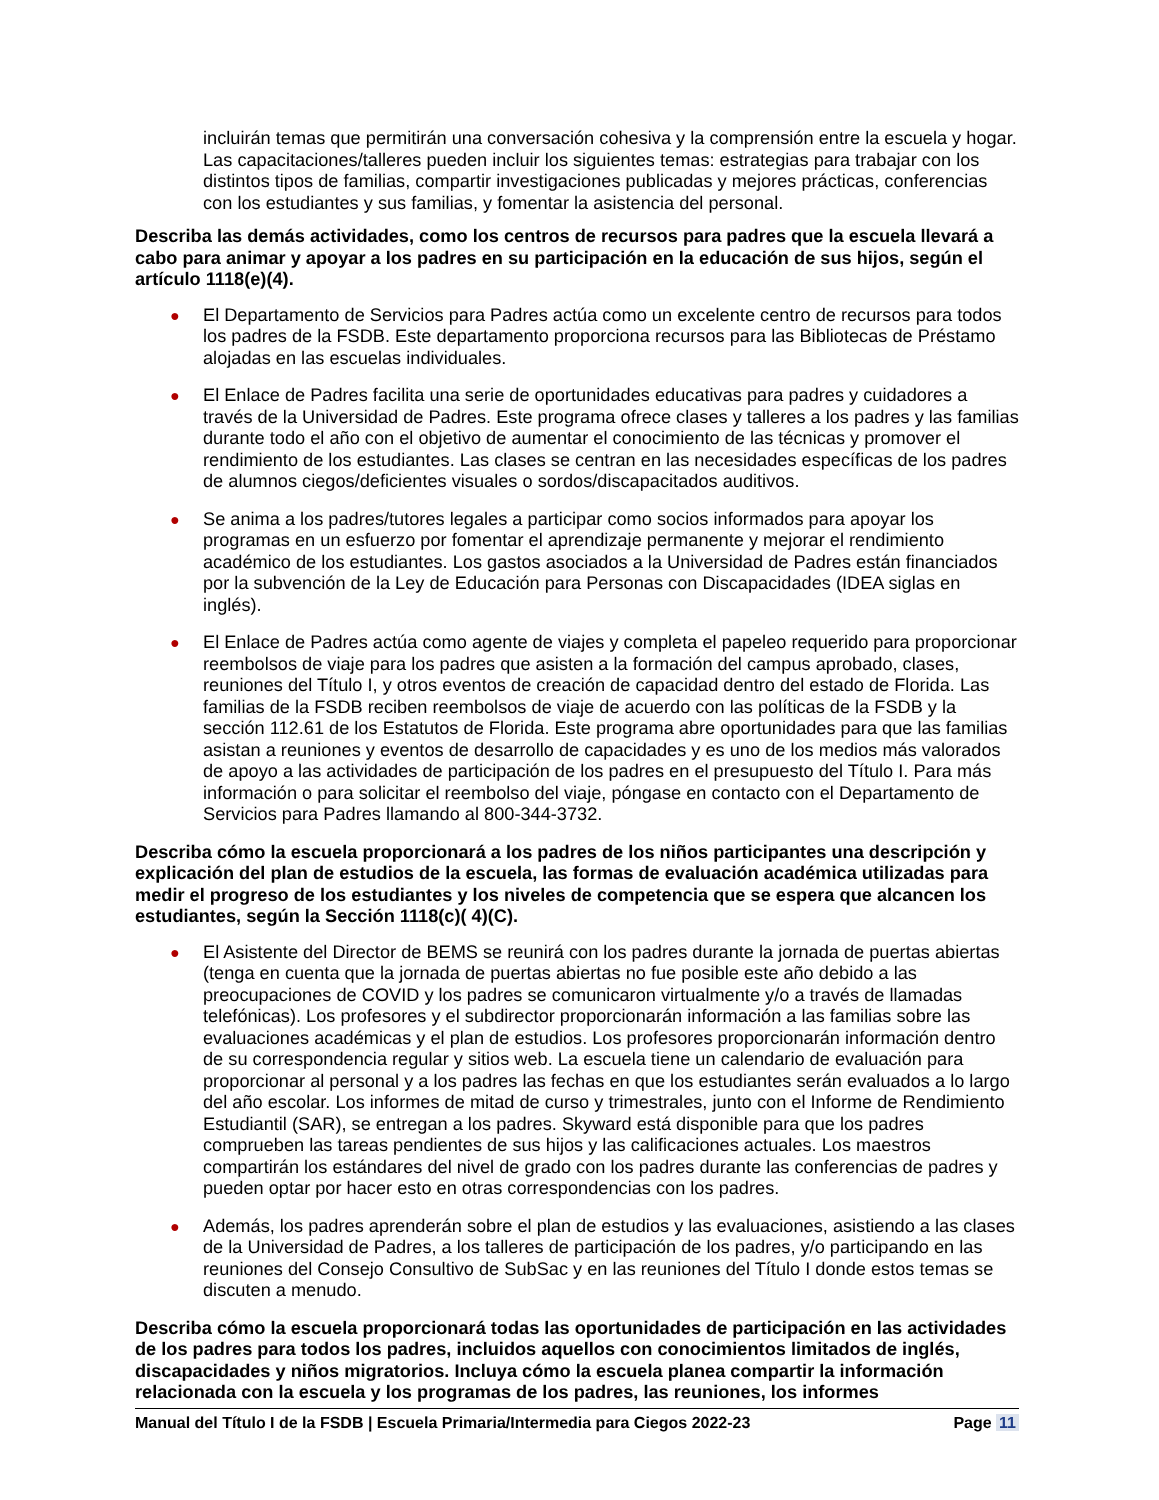incluirán temas que permitirán una conversación cohesiva y la comprensión entre la escuela y hogar. Las capacitaciones/talleres pueden incluir los siguientes temas: estrategias para trabajar con los distintos tipos de familias, compartir investigaciones publicadas y mejores prácticas, conferencias con los estudiantes y sus familias, y fomentar la asistencia del personal.
Describa las demás actividades, como los centros de recursos para padres que la escuela llevará a cabo para animar y apoyar a los padres en su participación en la educación de sus hijos, según el artículo 1118(e)(4).
● El Departamento de Servicios para Padres actúa como un excelente centro de recursos para todos los padres de la FSDB. Este departamento proporciona recursos para las Bibliotecas de Préstamo alojadas en las escuelas individuales.
● El Enlace de Padres facilita una serie de oportunidades educativas para padres y cuidadores a través de la Universidad de Padres. Este programa ofrece clases y talleres a los padres y las familias durante todo el año con el objetivo de aumentar el conocimiento de las técnicas y promover el rendimiento de los estudiantes. Las clases se centran en las necesidades específicas de los padres de alumnos ciegos/deficientes visuales o sordos/discapacitados auditivos.
● Se anima a los padres/tutores legales a participar como socios informados para apoyar los programas en un esfuerzo por fomentar el aprendizaje permanente y mejorar el rendimiento académico de los estudiantes. Los gastos asociados a la Universidad de Padres están financiados por la subvención de la Ley de Educación para Personas con Discapacidades (IDEA siglas en inglés).
● El Enlace de Padres actúa como agente de viajes y completa el papeleo requerido para proporcionar reembolsos de viaje para los padres que asisten a la formación del campus aprobado, clases, reuniones del Título I, y otros eventos de creación de capacidad dentro del estado de Florida. Las familias de la FSDB reciben reembolsos de viaje de acuerdo con las políticas de la FSDB y la sección 112.61 de los Estatutos de Florida. Este programa abre oportunidades para que las familias asistan a reuniones y eventos de desarrollo de capacidades y es uno de los medios más valorados de apoyo a las actividades de participación de los padres en el presupuesto del Título I. Para más información o para solicitar el reembolso del viaje, póngase en contacto con el Departamento de Servicios para Padres llamando al 800-344-3732.
Describa cómo la escuela proporcionará a los padres de los niños participantes una descripción y explicación del plan de estudios de la escuela, las formas de evaluación académica utilizadas para medir el progreso de los estudiantes y los niveles de competencia que se espera que alcancen los estudiantes, según la Sección 1118(c)( 4)(C).
● El Asistente del Director de BEMS se reunirá con los padres durante la jornada de puertas abiertas (tenga en cuenta que la jornada de puertas abiertas no fue posible este año debido a las preocupaciones de COVID y los padres se comunicaron virtualmente y/o a través de llamadas telefónicas). Los profesores y el subdirector proporcionarán información a las familias sobre las evaluaciones académicas y el plan de estudios. Los profesores proporcionarán información dentro de su correspondencia regular y sitios web. La escuela tiene un calendario de evaluación para proporcionar al personal y a los padres las fechas en que los estudiantes serán evaluados a lo largo del año escolar. Los informes de mitad de curso y trimestrales, junto con el Informe de Rendimiento Estudiantil (SAR), se entregan a los padres. Skyward está disponible para que los padres comprueben las tareas pendientes de sus hijos y las calificaciones actuales. Los maestros compartirán los estándares del nivel de grado con los padres durante las conferencias de padres y pueden optar por hacer esto en otras correspondencias con los padres.
● Además, los padres aprenderán sobre el plan de estudios y las evaluaciones, asistiendo a las clases de la Universidad de Padres, a los talleres de participación de los padres, y/o participando en las reuniones del Consejo Consultivo de SubSac y en las reuniones del Título I donde estos temas se discuten a menudo.
Describa cómo la escuela proporcionará todas las oportunidades de participación en las actividades de los padres para todos los padres, incluidos aquellos con conocimientos limitados de inglés, discapacidades y niños migratorios. Incluya cómo la escuela planea compartir la información relacionada con la escuela y los programas de los padres, las reuniones, los informes
Manual del Título I de la FSDB | Escuela Primaria/Intermedia para Ciegos 2022-23 Page 11